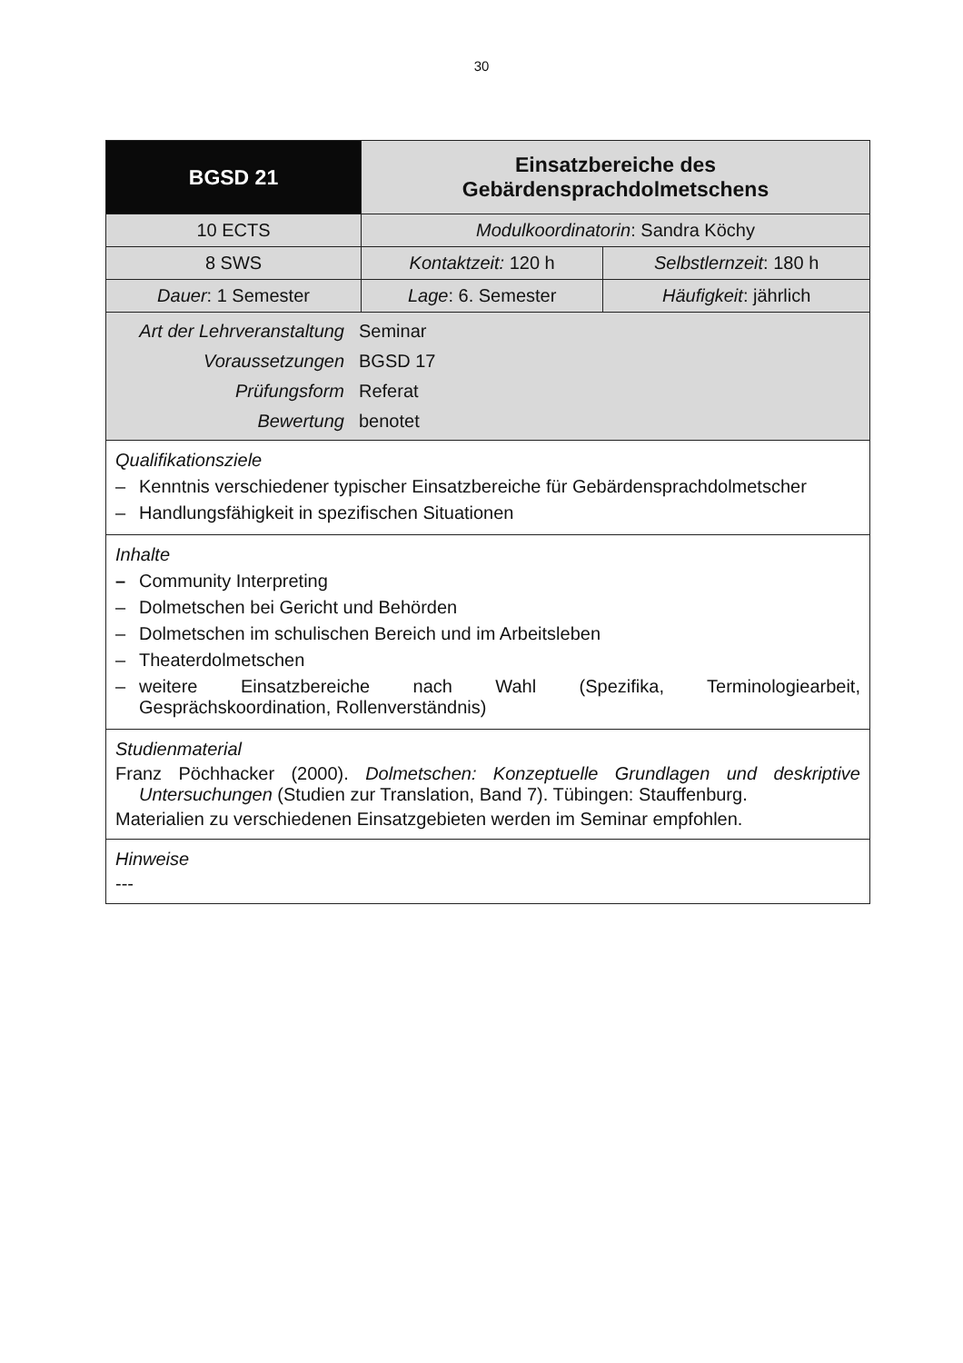30
| BGSD 21 | Einsatzbereiche des Gebärdensprachdolmetschens | |
| 10 ECTS | Modulkoordinatorin : Sandra Köchy | |
| 8 SWS | Kontaktzeit: 120 h | Selbstlernzeit : 180 h |
| Dauer : 1 Semester | Lage : 6. Semester | Häufigkeit : jährlich |
| / Art der Lehrveranstaltung / Seminar / / Voraussetzungen / BGSD 17 / / Prüfungsform / Referat / / Bewertung / benotet / | | |
| Qualifikationsziele – Kenntnis verschiedener typischer Einsatzbereiche für Gebärdensprachdolmetscher – Handlungsfähigkeit in spezifischen Situationen | | |
| Inhalte – Community Interpreting – Dolmetschen bei Gericht und Behörden – Dolmetschen im schulischen Bereich und im Arbeitsleben – Theaterdolmetschen – weitere Einsatzbereiche nach Wahl (Spezifika, Terminologiearbeit, Gesprächskoordination, Rollenverständnis) | | |
| Studienmaterial Franz Pöchhacker (2000). Dolmetschen: Konzeptuelle Grundlagen und deskriptive Untersuchungen (Studien zur Translation, Band 7). Tübingen: Stauffenburg. Materialien zu verschiedenen Einsatzgebieten werden im Seminar empfohlen. | | |
| Hinweise --- | | |